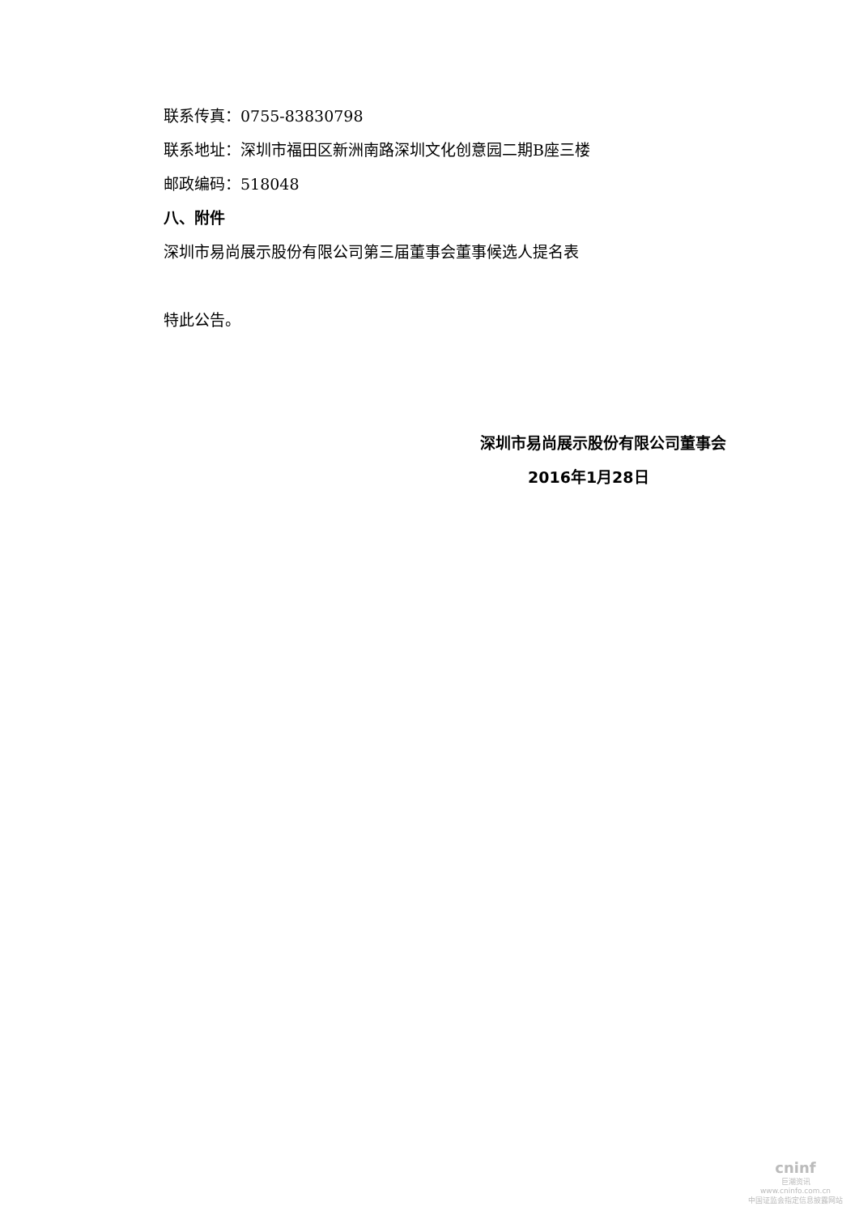联系传真：0755-83830798
联系地址：深圳市福田区新洲南路深圳文化创意园二期B座三楼
邮政编码：518048
八、附件
深圳市易尚展示股份有限公司第三届董事会董事候选人提名表
特此公告。
深圳市易尚展示股份有限公司董事会
2016年1月28日
cninf
巨潮资讯
www.cninfo.com.cn
中国证监会指定信息披露网站